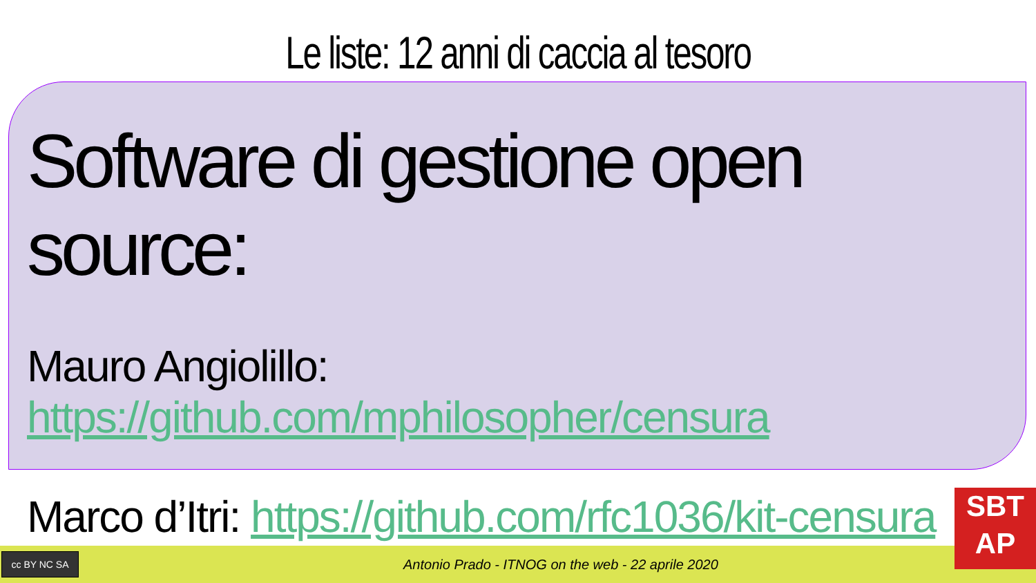Le liste: 12 anni di caccia al tesoro
Software di gestione open source:
Mauro Angiolillo: https://github.com/mphilosopher/censura
Marco d’Itri: https://github.com/rfc1036/kit-censura
cc BY NC SA
Antonio Prado - ITNOG on the web - 22 aprile 2020
SBT
AP